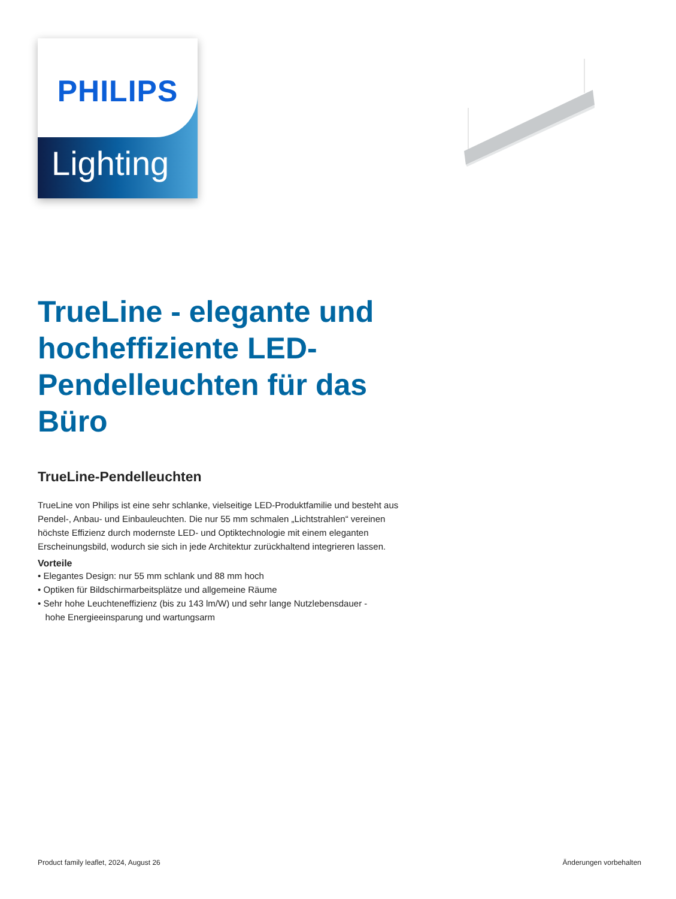PHILIPS
Lighting
TrueLine - elegante und hocheffiziente LED-Pendelleuchten für das Büro
TrueLine-Pendelleuchten
TrueLine von Philips ist eine sehr schlanke, vielseitige LED-Produktfamilie und besteht aus Pendel-, Anbau- und Einbauleuchten. Die nur 55 mm schmalen „Lichtstrahlen“ vereinen höchste Effizienz durch modernste LED- und Optiktechnologie mit einem eleganten Erscheinungsbild, wodurch sie sich in jede Architektur zurückhaltend integrieren lassen.
Vorteile
• Elegantes Design: nur 55 mm schlank und 88 mm hoch
• Optiken für Bildschirmarbeitsplätze und allgemeine Räume
• Sehr hohe Leuchteneffizienz (bis zu 143 lm/W) und sehr lange Nutzlebensdauer -
hohe Energieeinsparung und wartungsarm
Product family leaflet, 2024, August 26
Änderungen vorbehalten